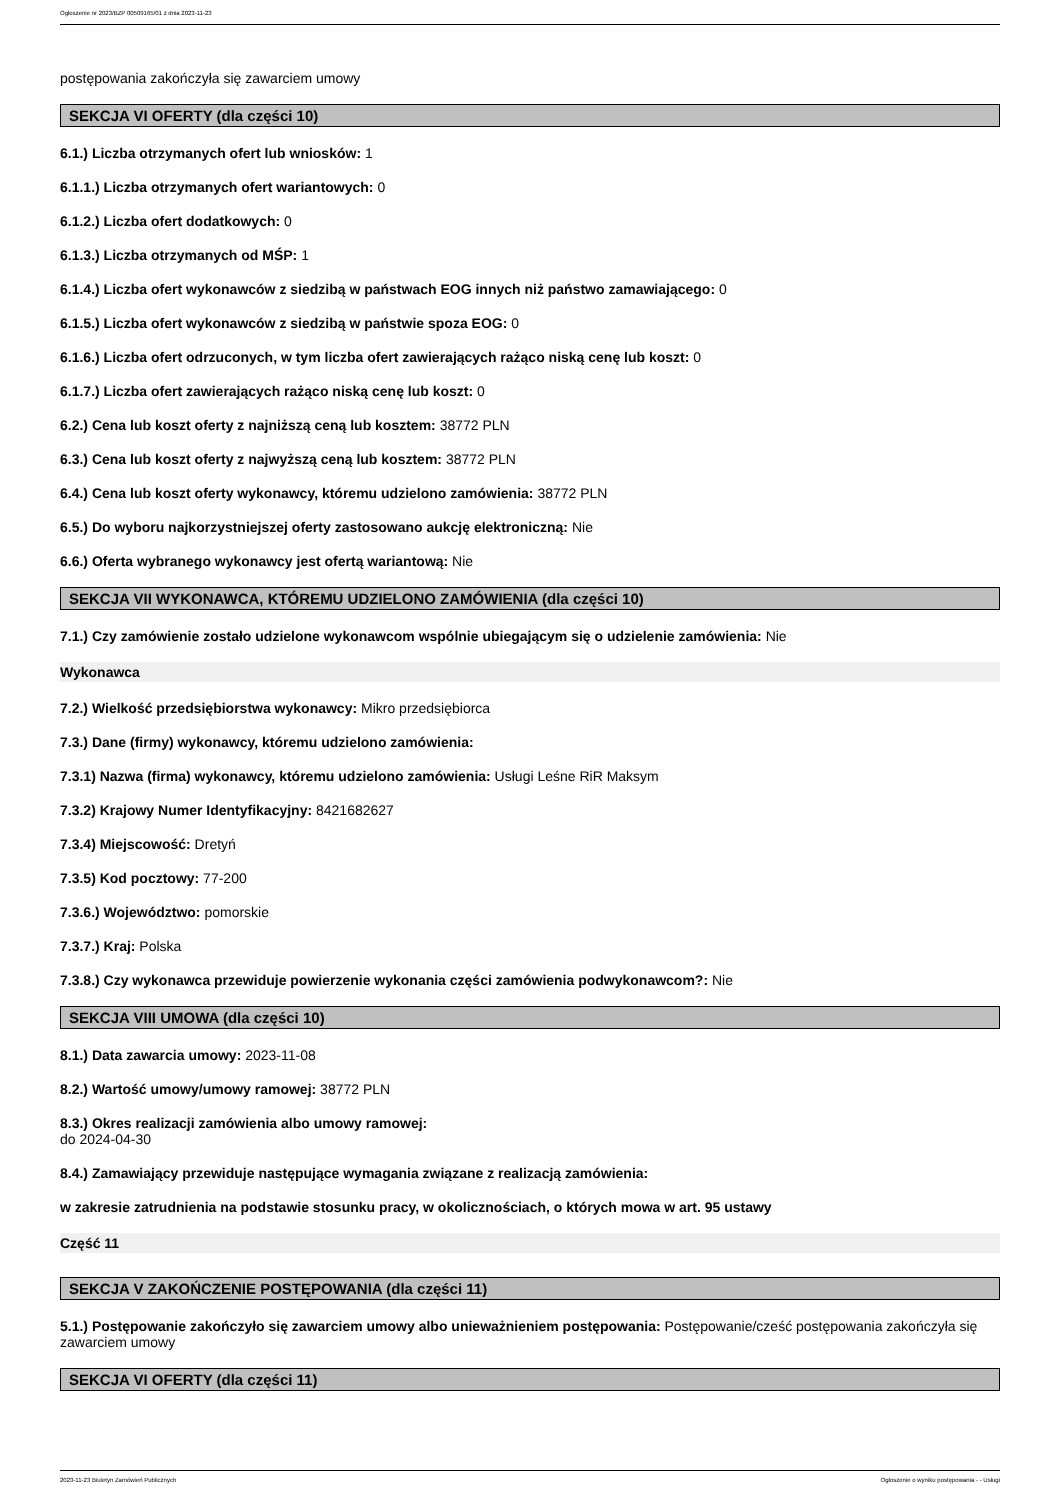Ogłoszenie nr 2023/BZP 00509165/01 z dnia 2023-11-23
postępowania zakończyła się zawarciem umowy
SEKCJA VI OFERTY (dla części 10)
6.1.) Liczba otrzymanych ofert lub wniosków: 1
6.1.1.) Liczba otrzymanych ofert wariantowych: 0
6.1.2.) Liczba ofert dodatkowych: 0
6.1.3.) Liczba otrzymanych od MŚP: 1
6.1.4.) Liczba ofert wykonawców z siedzibą w państwach EOG innych niż państwo zamawiającego: 0
6.1.5.) Liczba ofert wykonawców z siedzibą w państwie spoza EOG: 0
6.1.6.) Liczba ofert odrzuconych, w tym liczba ofert zawierających rażąco niską cenę lub koszt: 0
6.1.7.) Liczba ofert zawierających rażąco niską cenę lub koszt: 0
6.2.) Cena lub koszt oferty z najniższą ceną lub kosztem: 38772 PLN
6.3.) Cena lub koszt oferty z najwyższą ceną lub kosztem: 38772 PLN
6.4.) Cena lub koszt oferty wykonawcy, któremu udzielono zamówienia: 38772 PLN
6.5.) Do wyboru najkorzystniejszej oferty zastosowano aukcję elektroniczną: Nie
6.6.) Oferta wybranego wykonawcy jest ofertą wariantową: Nie
SEKCJA VII WYKONAWCA, KTÓREMU UDZIELONO ZAMÓWIENIA (dla części 10)
7.1.) Czy zamówienie zostało udzielone wykonawcom wspólnie ubiegającym się o udzielenie zamówienia: Nie
Wykonawca
7.2.) Wielkość przedsiębiorstwa wykonawcy: Mikro przedsiębiorca
7.3.) Dane (firmy) wykonawcy, któremu udzielono zamówienia:
7.3.1) Nazwa (firma) wykonawcy, któremu udzielono zamówienia: Usługi Leśne RiR Maksym
7.3.2) Krajowy Numer Identyfikacyjny: 8421682627
7.3.4) Miejscowość: Dretyń
7.3.5) Kod pocztowy: 77-200
7.3.6.) Województwo: pomorskie
7.3.7.) Kraj: Polska
7.3.8.) Czy wykonawca przewiduje powierzenie wykonania części zamówienia podwykonawcom?: Nie
SEKCJA VIII UMOWA (dla części 10)
8.1.) Data zawarcia umowy: 2023-11-08
8.2.) Wartość umowy/umowy ramowej: 38772 PLN
8.3.) Okres realizacji zamówienia albo umowy ramowej:
do 2024-04-30
8.4.) Zamawiający przewiduje następujące wymagania związane z realizacją zamówienia:
w zakresie zatrudnienia na podstawie stosunku pracy, w okolicznościach, o których mowa w art. 95 ustawy
Część 11
SEKCJA V ZAKOŃCZENIE POSTĘPOWANIA (dla części 11)
5.1.) Postępowanie zakończyło się zawarciem umowy albo unieważnieniem postępowania: Postępowanie/cześć postępowania zakończyła się zawarciem umowy
SEKCJA VI OFERTY (dla części 11)
2023-11-23 Biuletyn Zamówień Publicznych Ogłoszenie o wyniku postępowania - - Usługi